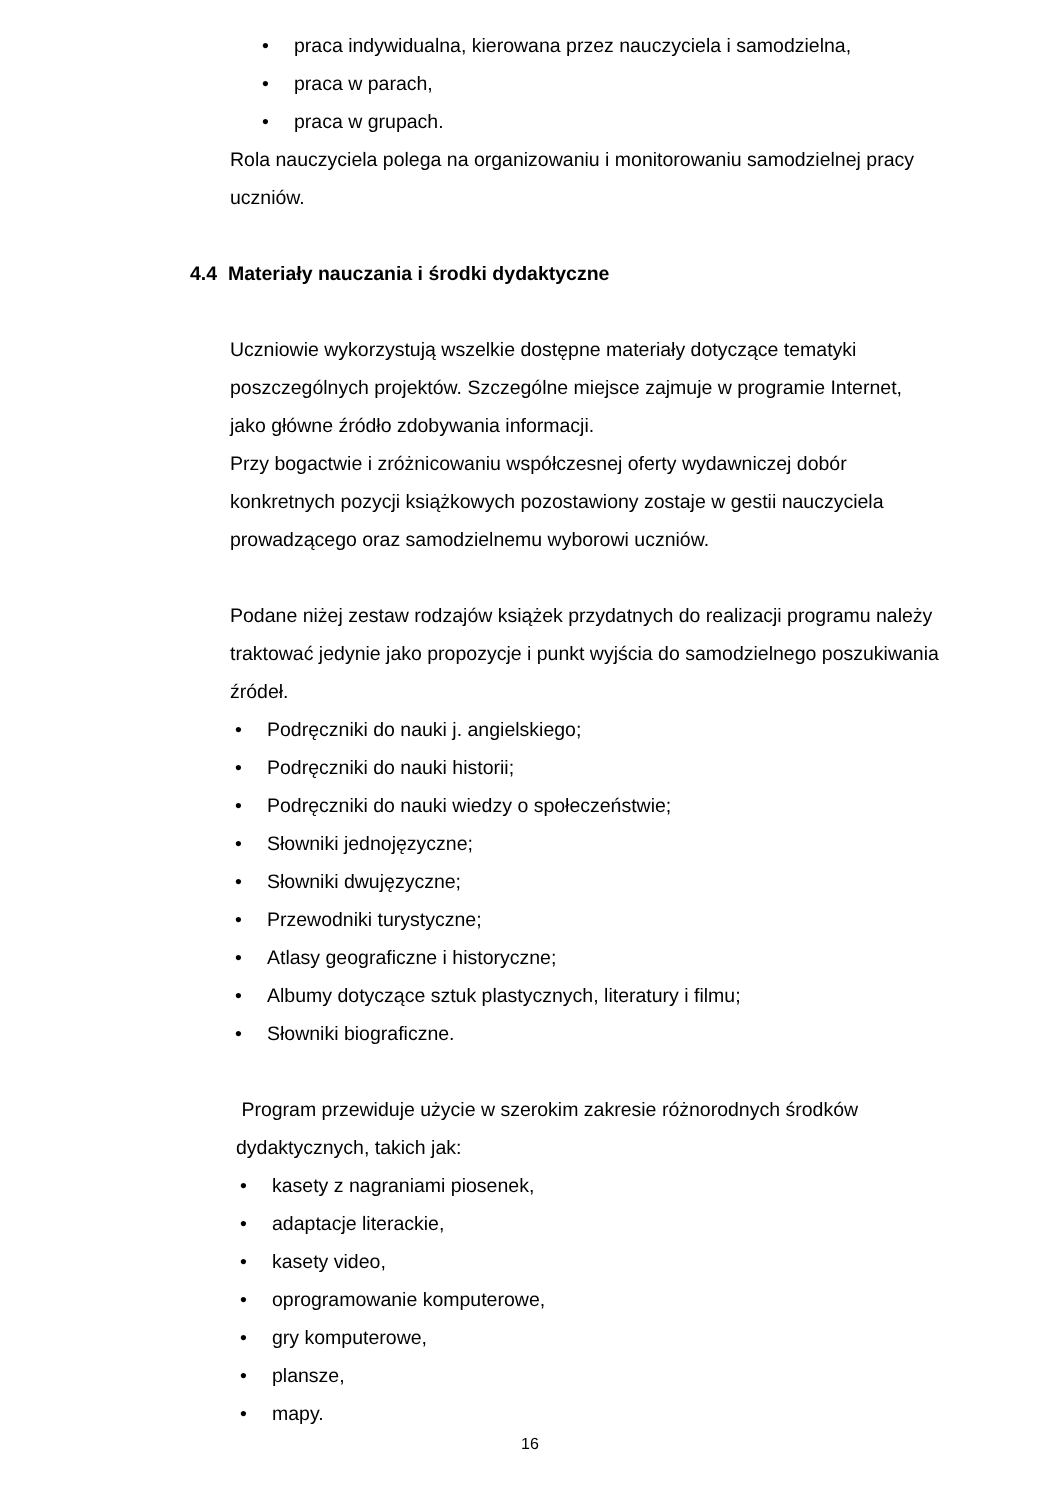• praca indywidualna, kierowana przez nauczyciela i samodzielna,
• praca w parach,
• praca w grupach.
Rola nauczyciela polega na organizowaniu i monitorowaniu samodzielnej pracy uczniów.
4.4 Materiały nauczania i środki dydaktyczne
Uczniowie wykorzystują wszelkie dostępne materiały dotyczące tematyki poszczególnych projektów. Szczególne miejsce zajmuje w programie Internet, jako główne źródło zdobywania informacji.
Przy bogactwie i zróżnicowaniu współczesnej oferty wydawniczej dobór konkretnych pozycji książkowych pozostawiony zostaje w gestii nauczyciela prowadzącego oraz samodzielnemu wyborowi uczniów.
Podane niżej zestaw rodzajów książek przydatnych do realizacji programu należy traktować jedynie jako propozycje i punkt wyjścia do samodzielnego poszukiwania źródeł.
• Podręczniki do nauki j. angielskiego;
• Podręczniki do nauki historii;
• Podręczniki do nauki wiedzy o społeczeństwie;
• Słowniki jednojęzyczne;
• Słowniki dwujęzyczne;
• Przewodniki turystyczne;
• Atlasy geograficzne i historyczne;
• Albumy dotyczące sztuk plastycznych, literatury i filmu;
• Słowniki biograficzne.
Program przewiduje użycie w szerokim zakresie różnorodnych środków dydaktycznych, takich jak:
• kasety z nagraniami piosenek,
• adaptacje literackie,
• kasety video,
• oprogramowanie komputerowe,
• gry komputerowe,
• plansze,
• mapy.
16